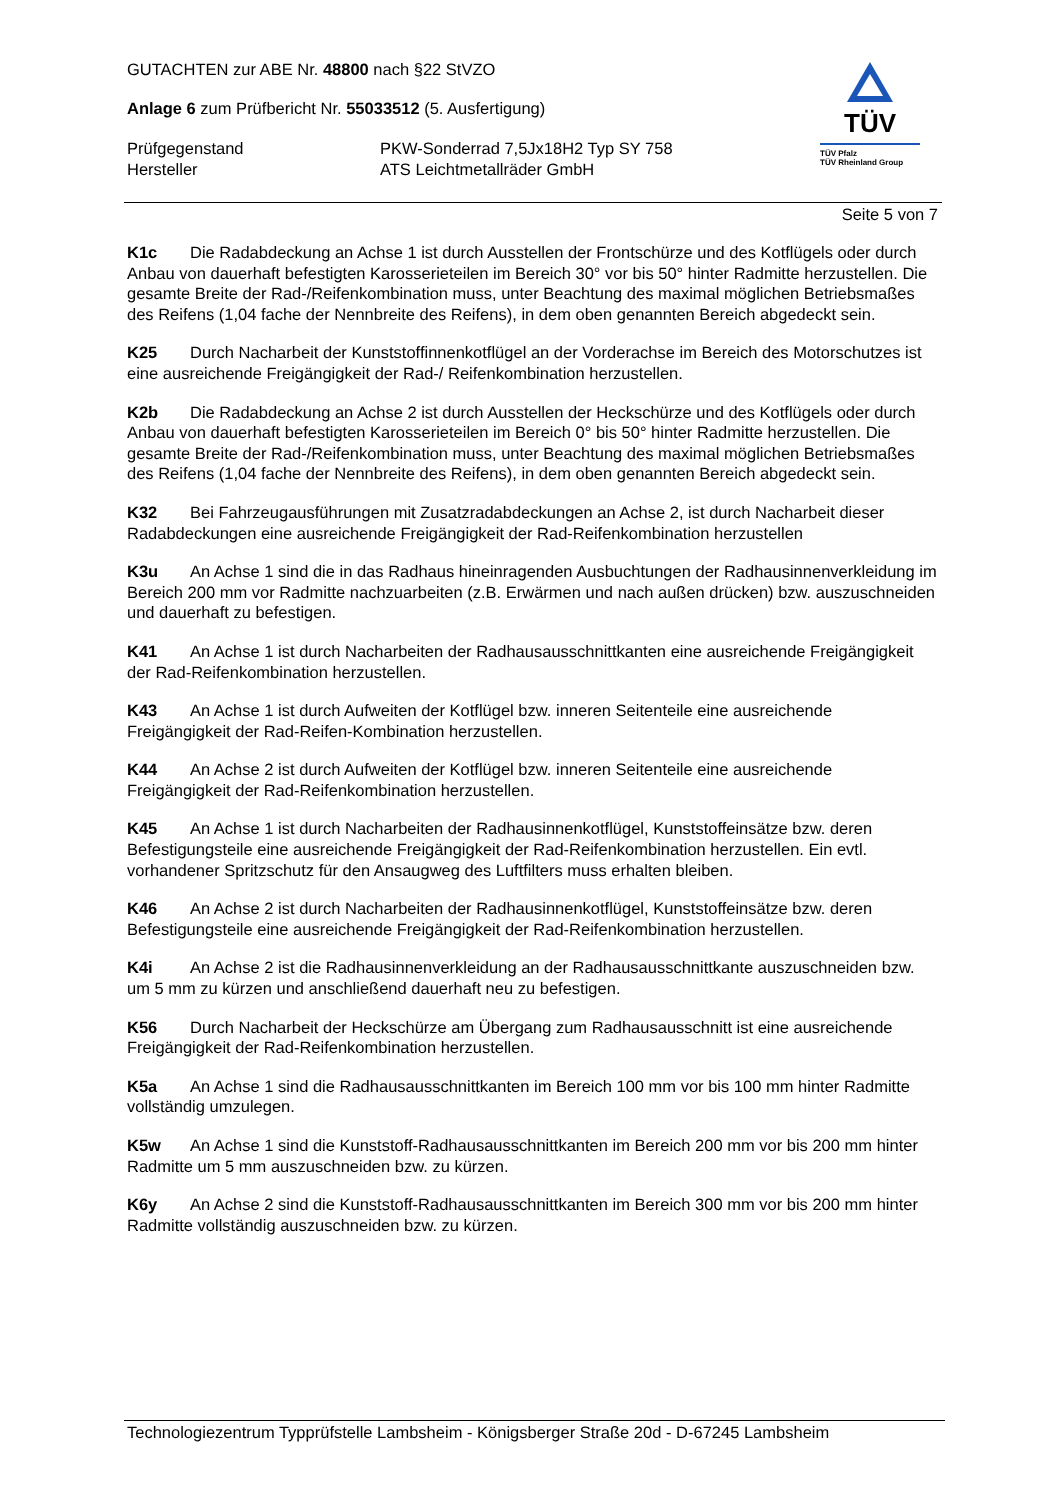GUTACHTEN zur ABE Nr. 48800 nach §22 StVZO
Anlage 6 zum Prüfbericht Nr. 55033512 (5. Ausfertigung)
Prüfgegenstand PKW-Sonderrad 7,5Jx18H2 Typ SY 758
Hersteller ATS Leichtmetallräder GmbH
TÜV
TÜV Pfalz
TÜV Rheinland Group
Seite 5 von 7
K1c Die Radabdeckung an Achse 1 ist durch Ausstellen der Frontschürze und des Kotflügels oder durch Anbau von dauerhaft befestigten Karosserieteilen im Bereich 30° vor bis 50° hinter Radmitte herzustellen. Die gesamte Breite der Rad-/Reifenkombination muss, unter Beachtung des maximal möglichen Betriebsmaßes des Reifens (1,04 fache der Nennbreite des Reifens), in dem oben genannten Bereich abgedeckt sein.
K25 Durch Nacharbeit der Kunststoffinnenkotflügel an der Vorderachse im Bereich des Motorschutzes ist eine ausreichende Freigängigkeit der Rad-/ Reifenkombination herzustellen.
K2b Die Radabdeckung an Achse 2 ist durch Ausstellen der Heckschürze und des Kotflügels oder durch Anbau von dauerhaft befestigten Karosserieteilen im Bereich 0° bis 50° hinter Radmitte herzustellen. Die gesamte Breite der Rad-/Reifenkombination muss, unter Beachtung des maximal möglichen Betriebsmaßes des Reifens (1,04 fache der Nennbreite des Reifens), in dem oben genannten Bereich abgedeckt sein.
K32 Bei Fahrzeugausführungen mit Zusatzradabdeckungen an Achse 2, ist durch Nacharbeit dieser Radabdeckungen eine ausreichende Freigängigkeit der Rad-Reifenkombination herzustellen
K3u An Achse 1 sind die in das Radhaus hineinragenden Ausbuchtungen der Radhausinnenverkleidung im Bereich 200 mm vor Radmitte nachzuarbeiten (z.B. Erwärmen und nach außen drücken) bzw. auszuschneiden und dauerhaft zu befestigen.
K41 An Achse 1 ist durch Nacharbeiten der Radhausausschnittkanten eine ausreichende Freigängigkeit der Rad-Reifenkombination herzustellen.
K43 An Achse 1 ist durch Aufweiten der Kotflügel bzw. inneren Seitenteile eine ausreichende Freigängigkeit der Rad-Reifen-Kombination herzustellen.
K44 An Achse 2 ist durch Aufweiten der Kotflügel bzw. inneren Seitenteile eine ausreichende Freigängigkeit der Rad-Reifenkombination herzustellen.
K45 An Achse 1 ist durch Nacharbeiten der Radhausinnenkotflügel, Kunststoffeinsätze bzw. deren Befestigungsteile eine ausreichende Freigängigkeit der Rad-Reifenkombination herzustellen. Ein evtl. vorhandener Spritzschutz für den Ansaugweg des Luftfilters muss erhalten bleiben.
K46 An Achse 2 ist durch Nacharbeiten der Radhausinnenkotflügel, Kunststoffeinsätze bzw. deren Befestigungsteile eine ausreichende Freigängigkeit der Rad-Reifenkombination herzustellen.
K4i An Achse 2 ist die Radhausinnenverkleidung an der Radhausausschnittkante auszuschneiden bzw. um 5 mm zu kürzen und anschließend dauerhaft neu zu befestigen.
K56 Durch Nacharbeit der Heckschürze am Übergang zum Radhausausschnitt ist eine ausreichende Freigängigkeit der Rad-Reifenkombination herzustellen.
K5a An Achse 1 sind die Radhausausschnittkanten im Bereich 100 mm vor bis 100 mm hinter Radmitte vollständig umzulegen.
K5w An Achse 1 sind die Kunststoff-Radhausausschnittkanten im Bereich 200 mm vor bis 200 mm hinter Radmitte um 5 mm auszuschneiden bzw. zu kürzen.
K6y An Achse 2 sind die Kunststoff-Radhausausschnittkanten im Bereich 300 mm vor bis 200 mm hinter Radmitte vollständig auszuschneiden bzw. zu kürzen.
Technologiezentrum Typprüfstelle Lambsheim - Königsberger Straße 20d - D-67245 Lambsheim